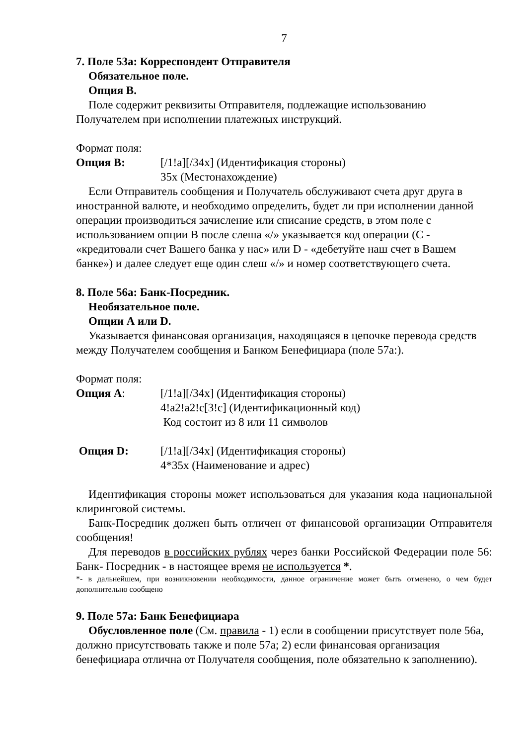7
7. Поле 53а: Корреспондент Отправителя
Обязательное поле.
Опция В.
Поле содержит реквизиты Отправителя, подлежащие использованию Получателем при исполнении платежных инструкций.
Формат поля:
Опция B: [/1!a][/34x] (Идентификация стороны)
35x (Местонахождение)
Если Отправитель сообщения и Получатель обслуживают счета друг друга в иностранной валюте, и необходимо определить, будет ли при исполнении данной операции производиться зачисление или списание средств, в этом поле с использованием опции В после слеша «/» указывается код операции (C - «кредитовали счет Вашего банка у нас» или D - «дебетуйте наш счет в Вашем банке») и далее следует еще один слеш «/» и номер соответствующего счета.
8. Поле 56а: Банк-Посредник.
Необязательное поле.
Опции А или D.
Указывается финансовая организация, находящаяся в цепочке перевода средств между Получателем сообщения и Банком Бенефициара (поле 57а:).
Формат поля:
Опция A: [/1!a][/34x] (Идентификация стороны)
4!a2!a2!c[3!c] (Идентификационный код)
Код состоит из 8 или 11 символов
Опция D: [/1!a][/34x] (Идентификация стороны)
4*35x (Наименование и адрес)
Идентификация стороны может использоваться для указания кода национальной клиринговой системы.
Банк-Посредник должен быть отличен от финансовой организации Отправителя сообщения!
Для переводов в российских рублях через банки Российской Федерации поле 56: Банк- Посредник - в настоящее время не используется *.
*- в дальнейшем, при возникновении необходимости, данное ограничение может быть отменено, о чем будет дополнительно сообщено
9. Поле 57а: Банк Бенефициара
Обусловленное поле (См. правила - 1) если в сообщении присутствует поле 56а, должно присутствовать также и поле 57а; 2) если финансовая организация бенефициара отлична от Получателя сообщения, поле обязательно к заполнению).